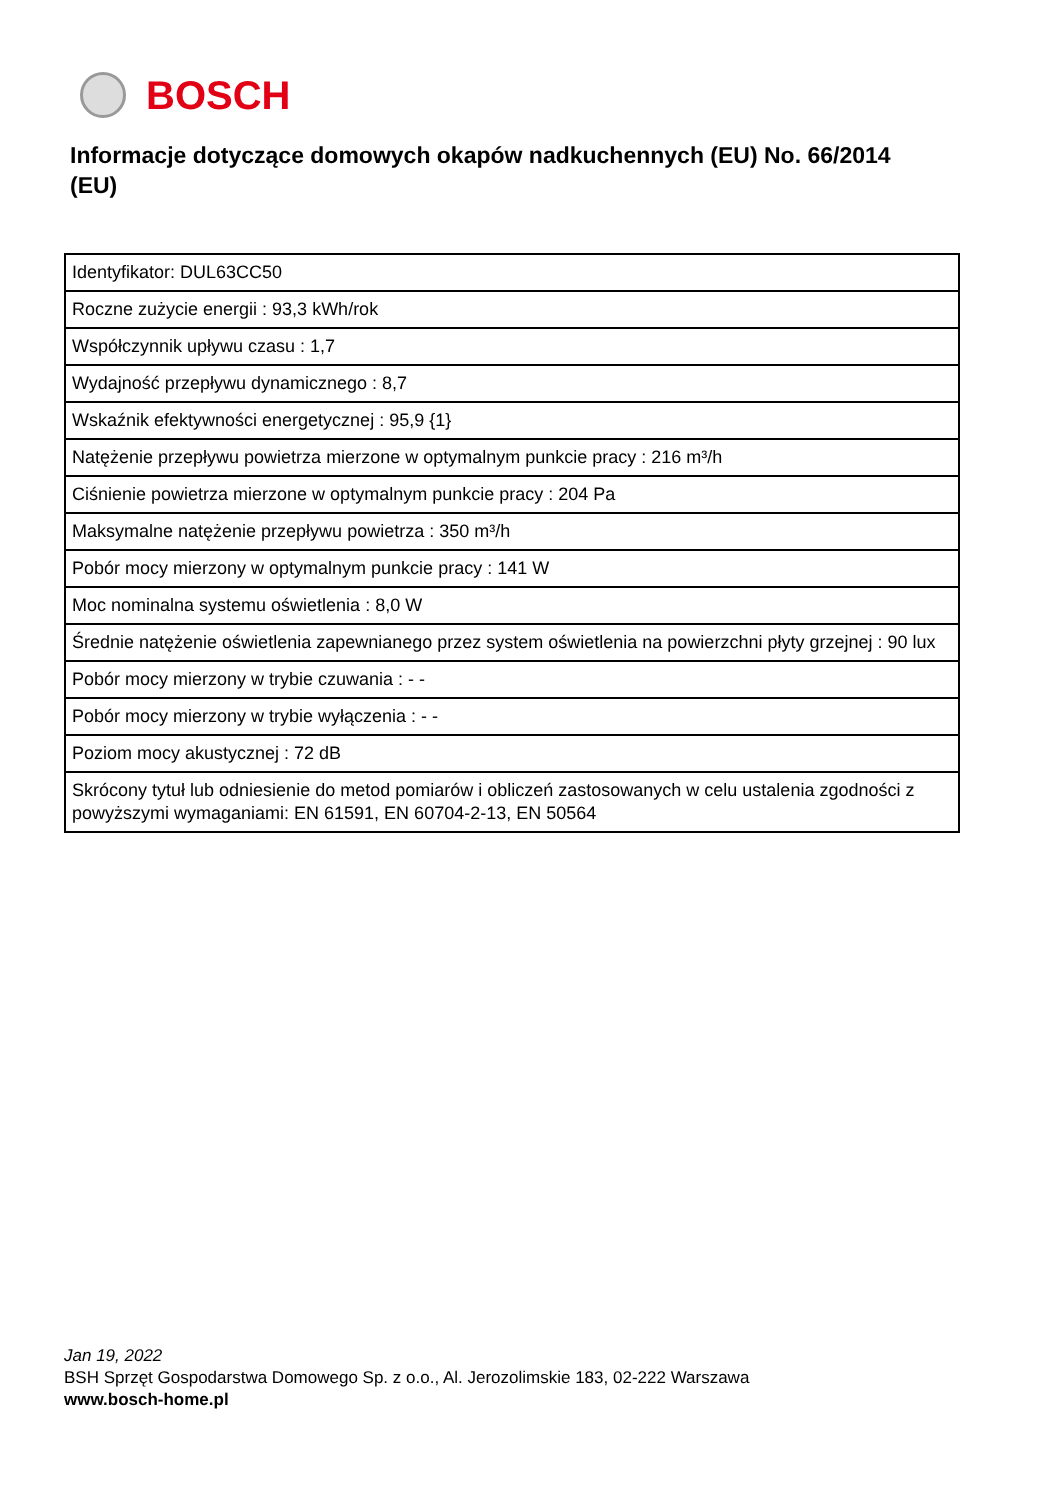BOSCH
Informacje dotyczące domowych okapów nadkuchennych (EU) No. 66/2014 (EU)
| Identyfikator: DUL63CC50 |
| Roczne zużycie energii : 93,3 kWh/rok |
| Współczynnik upływu czasu : 1,7 |
| Wydajność przepływu dynamicznego : 8,7 |
| Wskaźnik efektywności energetycznej : 95,9 {1} |
| Natężenie przepływu powietrza mierzone w optymalnym punkcie pracy : 216 m³/h |
| Ciśnienie powietrza mierzone w optymalnym punkcie pracy : 204 Pa |
| Maksymalne natężenie przepływu powietrza : 350 m³/h |
| Pobór mocy mierzony w optymalnym punkcie pracy : 141 W |
| Moc nominalna systemu oświetlenia : 8,0 W |
| Średnie natężenie oświetlenia zapewnianego przez system oświetlenia na powierzchni płyty grzejnej : 90 lux |
| Pobór mocy mierzony w trybie czuwania : - - |
| Pobór mocy mierzony w trybie wyłączenia : - - |
| Poziom mocy akustycznej : 72 dB |
| Skrócony tytuł lub odniesienie do metod pomiarów i obliczeń zastosowanych w celu ustalenia zgodności z powyższymi wymaganiami: EN 61591, EN 60704-2-13, EN 50564 |
Jan 19, 2022
BSH Sprzęt Gospodarstwa Domowego Sp. z o.o., Al. Jerozolimskie 183, 02-222 Warszawa
www.bosch-home.pl